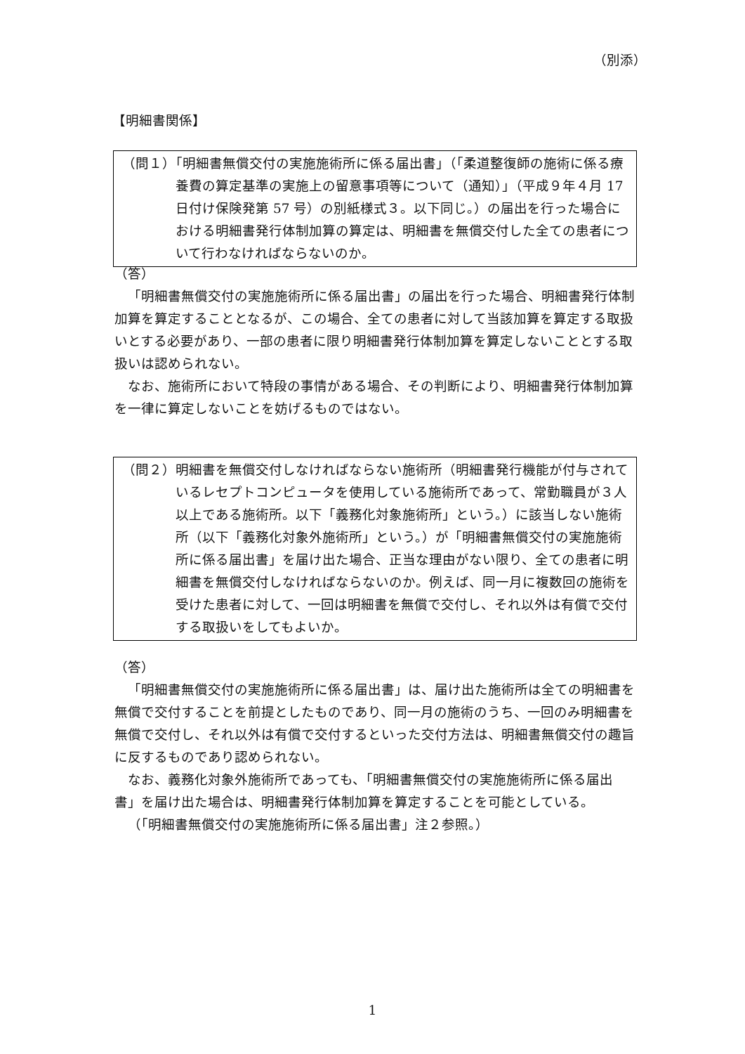（別添）
【明細書関係】
（問１）「明細書無償交付の実施施術所に係る届出書」（「柔道整復師の施術に係る療養費の算定基準の実施上の留意事項等について（通知）」（平成９年４月 17 日付け保険発第 57 号）の別紙様式３。以下同じ。）の届出を行った場合における明細書発行体制加算の算定は、明細書を無償交付した全ての患者について行わなければならないのか。
（答）
「明細書無償交付の実施施術所に係る届出書」の届出を行った場合、明細書発行体制加算を算定することとなるが、この場合、全ての患者に対して当該加算を算定する取扱いとする必要があり、一部の患者に限り明細書発行体制加算を算定しないこととする取扱いは認められない。
なお、施術所において特段の事情がある場合、その判断により、明細書発行体制加算を一律に算定しないことを妨げるものではない。
（問２）明細書を無償交付しなければならない施術所（明細書発行機能が付与されているレセプトコンピュータを使用している施術所であって、常勤職員が３人以上である施術所。以下「義務化対象施術所」という。）に該当しない施術所（以下「義務化対象外施術所」という。）が「明細書無償交付の実施施術所に係る届出書」を届け出た場合、正当な理由がない限り、全ての患者に明細書を無償交付しなければならないのか。例えば、同一月に複数回の施術を受けた患者に対して、一回は明細書を無償で交付し、それ以外は有償で交付する取扱いをしてもよいか。
（答）
「明細書無償交付の実施施術所に係る届出書」は、届け出た施術所は全ての明細書を無償で交付することを前提としたものであり、同一月の施術のうち、一回のみ明細書を無償で交付し、それ以外は有償で交付するといった交付方法は、明細書無償交付の趣旨に反するものであり認められない。
なお、義務化対象外施術所であっても、「明細書無償交付の実施施術所に係る届出書」を届け出た場合は、明細書発行体制加算を算定することを可能としている。
（「明細書無償交付の実施施術所に係る届出書」注２参照。）
1